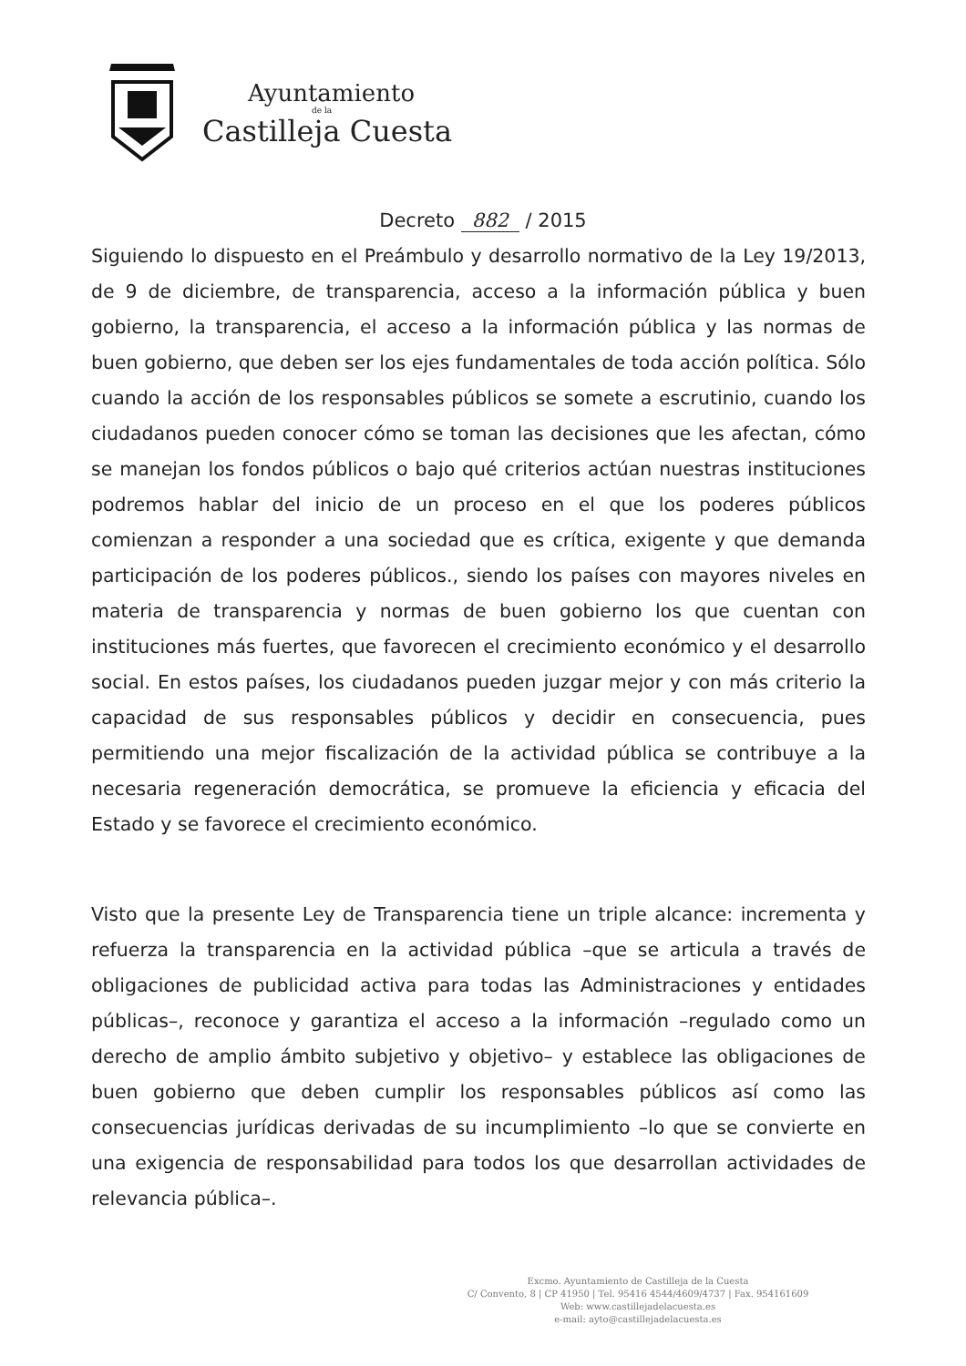Ayuntamiento
de la
Castilleja Cuesta
Decreto 882 / 2015
Siguiendo lo dispuesto en el Preámbulo y desarrollo normativo de la Ley 19/2013, de 9 de diciembre, de transparencia, acceso a la información pública y buen gobierno, la transparencia, el acceso a la información pública y las normas de buen gobierno, que deben ser los ejes fundamentales de toda acción política. Sólo cuando la acción de los responsables públicos se somete a escrutinio, cuando los ciudadanos pueden conocer cómo se toman las decisiones que les afectan, cómo se manejan los fondos públicos o bajo qué criterios actúan nuestras instituciones podremos hablar del inicio de un proceso en el que los poderes públicos comienzan a responder a una sociedad que es crítica, exigente y que demanda participación de los poderes públicos., siendo los países con mayores niveles en materia de transparencia y normas de buen gobierno los que cuentan con instituciones más fuertes, que favorecen el crecimiento económico y el desarrollo social. En estos países, los ciudadanos pueden juzgar mejor y con más criterio la capacidad de sus responsables públicos y decidir en consecuencia, pues permitiendo una mejor fiscalización de la actividad pública se contribuye a la necesaria regeneración democrática, se promueve la eficiencia y eficacia del Estado y se favorece el crecimiento económico.
Visto que la presente Ley de Transparencia tiene un triple alcance: incrementa y refuerza la transparencia en la actividad pública –que se articula a través de obligaciones de publicidad activa para todas las Administraciones y entidades públicas–, reconoce y garantiza el acceso a la información –regulado como un derecho de amplio ámbito subjetivo y objetivo– y establece las obligaciones de buen gobierno que deben cumplir los responsables públicos así como las consecuencias jurídicas derivadas de su incumplimiento –lo que se convierte en una exigencia de responsabilidad para todos los que desarrollan actividades de relevancia pública–.
Excmo. Ayuntamiento de Castilleja de la Cuesta
C/ Convento, 8 | CP 41950 | Tel. 95416 4544/4609/4737 | Fax. 954161609
Web: www.castillejadelacuesta.es
e-mail: ayto@castillejadelacuesta.es